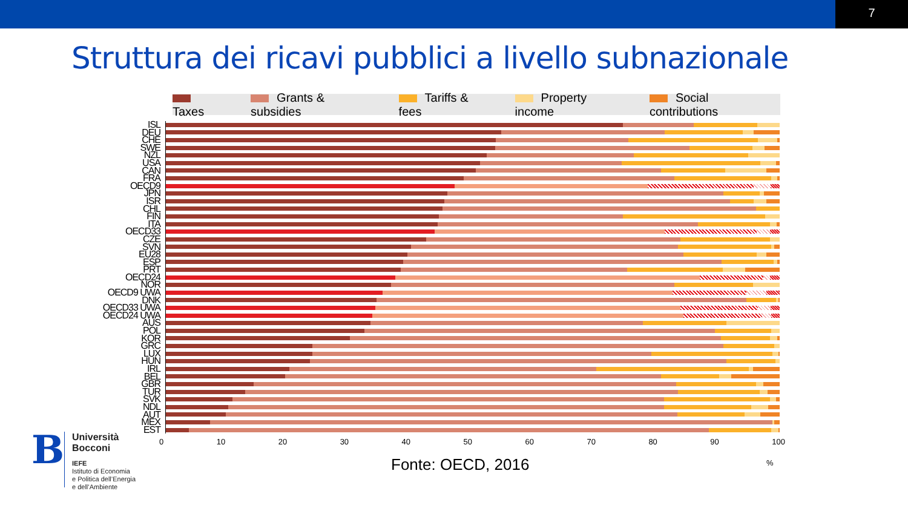7
Struttura dei ricavi pubblici a livello subnazionale
Taxes Grants & subsidies Tariffs & fees Property income Social contributions
ISL
DEU
CHE
SWE
NZL
USA
CAN
FRA
OECD9
JPN
ISR
CHL
FIN
ITA
OECD33
CZE
SVN
EU28
ESP
PRT
OECD24
NOR
OECD9 UWA
DNK
OECD33 UWA
OECD24 UWA
AUS
POL
KOR
GRC
LUX
HUN
IRL
BEL
GBR
TUR
SVK
NDL
AUT
MEX
EST
0 10 20 30 40 50 60 70 80 90 100
Fonte: OECD, 2016 %
B
Università
Bocconi
IEFE
Istituto di Economia
e Politica dell’Energia
e dell’Ambiente